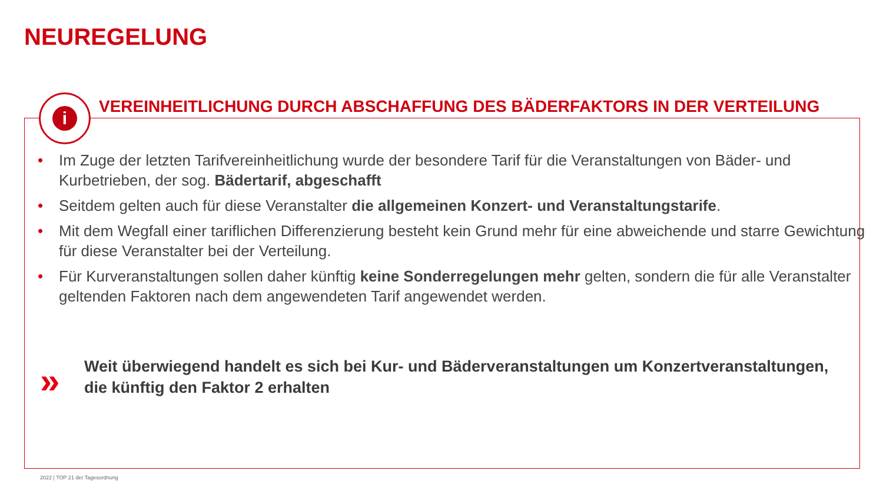NEUREGELUNG
i
VEREINHEITLICHUNG DURCH ABSCHAFFUNG DES BÄDERFAKTORS IN DER VERTEILUNG
• Im Zuge der letzten Tarifvereinheitlichung wurde der besondere Tarif für die Veranstaltungen von Bäder- und Kurbetrieben, der sog. Bädertarif, abgeschafft
• Seitdem gelten auch für diese Veranstalter die allgemeinen Konzert- und Veranstaltungstarife.
• Mit dem Wegfall einer tariflichen Differenzierung besteht kein Grund mehr für eine abweichende und starre Gewichtung für diese Veranstalter bei der Verteilung.
• Für Kurveranstaltungen sollen daher künftig keine Sonderregelungen mehr gelten, sondern die für alle Veranstalter geltenden Faktoren nach dem angewendeten Tarif angewendet werden.
»
Weit überwiegend handelt es sich bei Kur- und Bäderveranstaltungen um Konzertveranstaltungen, die künftig den Faktor 2 erhalten
2022 | TOP 21 der Tagesordnung